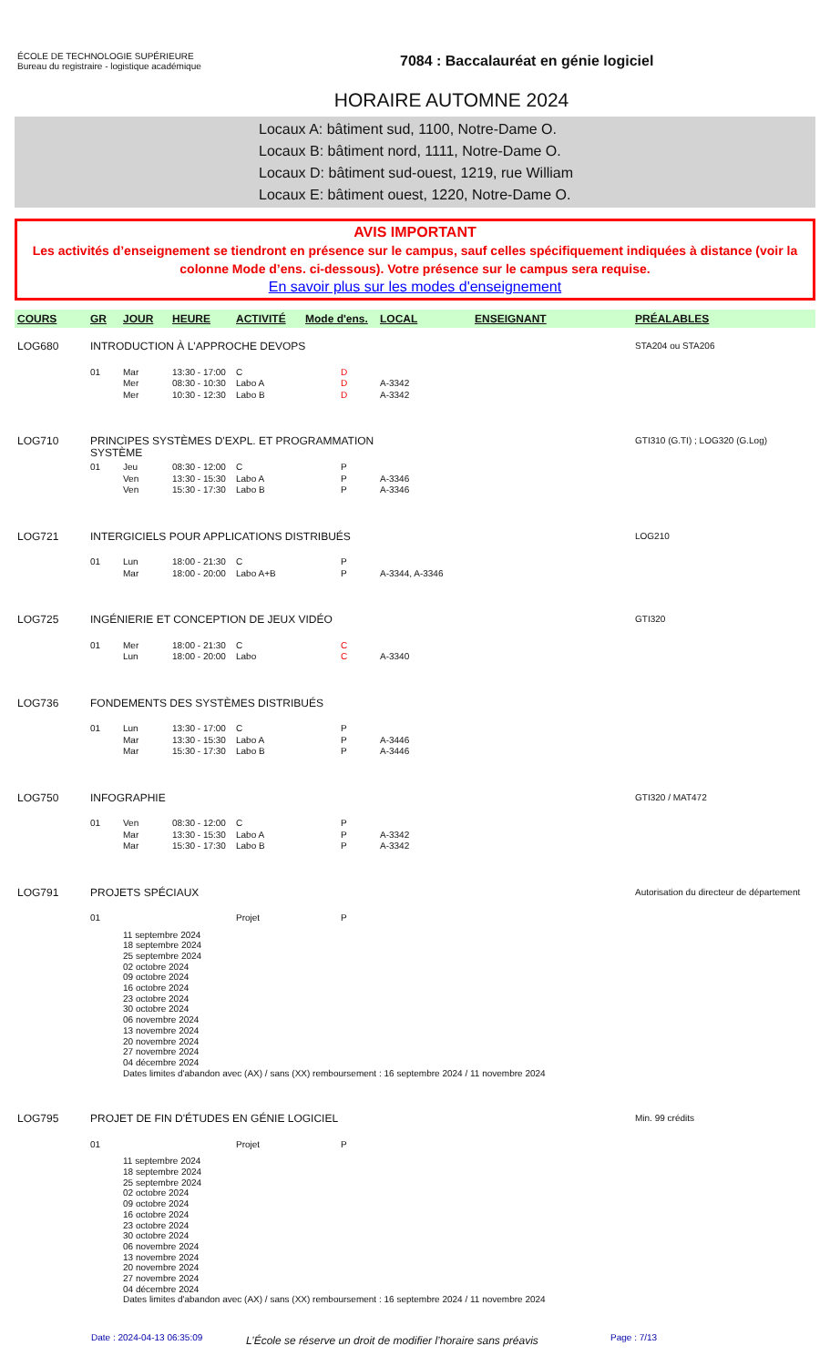ÉCOLE DE TECHNOLOGIE SUPÉRIEURE
Bureau du registraire - logistique académique
7084 : Baccalauréat en génie logiciel
HORAIRE AUTOMNE 2024
Locaux A: bâtiment sud, 1100, Notre-Dame O.
Locaux B: bâtiment nord, 1111, Notre-Dame O.
Locaux D: bâtiment sud-ouest, 1219, rue William
Locaux E: bâtiment ouest, 1220, Notre-Dame O.
AVIS IMPORTANT
Les activités d’enseignement se tiendront en présence sur le campus, sauf celles spécifiquement indiquées à distance (voir la colonne Mode d’ens. ci-dessous). Votre présence sur le campus sera requise.
En savoir plus sur les modes d'enseignement
| COURS | GR | JOUR | HEURE | ACTIVITÉ | Mode d'ens. | LOCAL | ENSEIGNANT | PRÉALABLES |
| --- | --- | --- | --- | --- | --- | --- | --- | --- |
| LOG680 | INTRODUCTION À L'APPROCHE DEVOPS | | | | | | | STA204 ou STA206 |
| | 01 | Mar | 13:30 - 17:00 | C | D | | | |
| | | Mer | 08:30 - 10:30 | Labo A | D | A-3342 | | |
| | | Mer | 10:30 - 12:30 | Labo B | D | A-3342 | | |
| LOG710 | PRINCIPES SYSTÈMES D'EXPL. ET PROGRAMMATION SYSTÈME | | | | | | | GTI310 (G.TI) ; LOG320 (G.Log) |
| | 01 | Jeu | 08:30 - 12:00 | C | P | | | |
| | | Ven | 13:30 - 15:30 | Labo A | P | A-3346 | | |
| | | Ven | 15:30 - 17:30 | Labo B | P | A-3346 | | |
| LOG721 | INTERGICIELS POUR APPLICATIONS DISTRIBUÉS | | | | | | | LOG210 |
| | 01 | Lun | 18:00 - 21:30 | C | P | | | |
| | | Mar | 18:00 - 20:00 | Labo A+B | P | A-3344, A-3346 | | |
| LOG725 | INGÉNIERIE ET CONCEPTION DE JEUX VIDÉO | | | | | | | GTI320 |
| | 01 | Mer | 18:00 - 21:30 | C | C | | | |
| | | Lun | 18:00 - 20:00 | Labo | C | A-3340 | | |
| LOG736 | FONDEMENTS DES SYSTÈMES DISTRIBUÉS | | | | | | | |
| | 01 | Lun | 13:30 - 17:00 | C | P | | | |
| | | Mar | 13:30 - 15:30 | Labo A | P | A-3446 | | |
| | | Mar | 15:30 - 17:30 | Labo B | P | A-3446 | | |
| LOG750 | INFOGRAPHIE | | | | | | | GTI320 / MAT472 |
| | 01 | Ven | 08:30 - 12:00 | C | P | | | |
| | | Mar | 13:30 - 15:30 | Labo A | P | A-3342 | | |
| | | Mar | 15:30 - 17:30 | Labo B | P | A-3342 | | |
| LOG791 | PROJETS SPÉCIAUX | | | | | | | Autorisation du directeur de département |
| | 01 | | | Projet | P | | | |
| | | 11 septembre 2024 18 septembre 2024 25 septembre 2024 02 octobre 2024 09 octobre 2024 16 octobre 2024 23 octobre 2024 30 octobre 2024 06 novembre 2024 13 novembre 2024 20 novembre 2024 27 novembre 2024 04 décembre 2024 Dates limites d'abandon avec (AX) / sans (XX) remboursement : 16 septembre 2024 / 11 novembre 2024 | | | | | | |
| LOG795 | PROJET DE FIN D'ÉTUDES EN GÉNIE LOGICIEL | | | | | | | Min. 99 crédits |
| | 01 | | | Projet | P | | | |
| | | 11 septembre 2024 18 septembre 2024 25 septembre 2024 02 octobre 2024 09 octobre 2024 16 octobre 2024 23 octobre 2024 30 octobre 2024 06 novembre 2024 13 novembre 2024 20 novembre 2024 27 novembre 2024 04 décembre 2024 Dates limites d'abandon avec (AX) / sans (XX) remboursement : 16 septembre 2024 / 11 novembre 2024 | | | | | | |
Date : 2024-04-13 06:35:09
L’École se réserve un droit de modifier l’horaire sans préavis
Page : 7/13